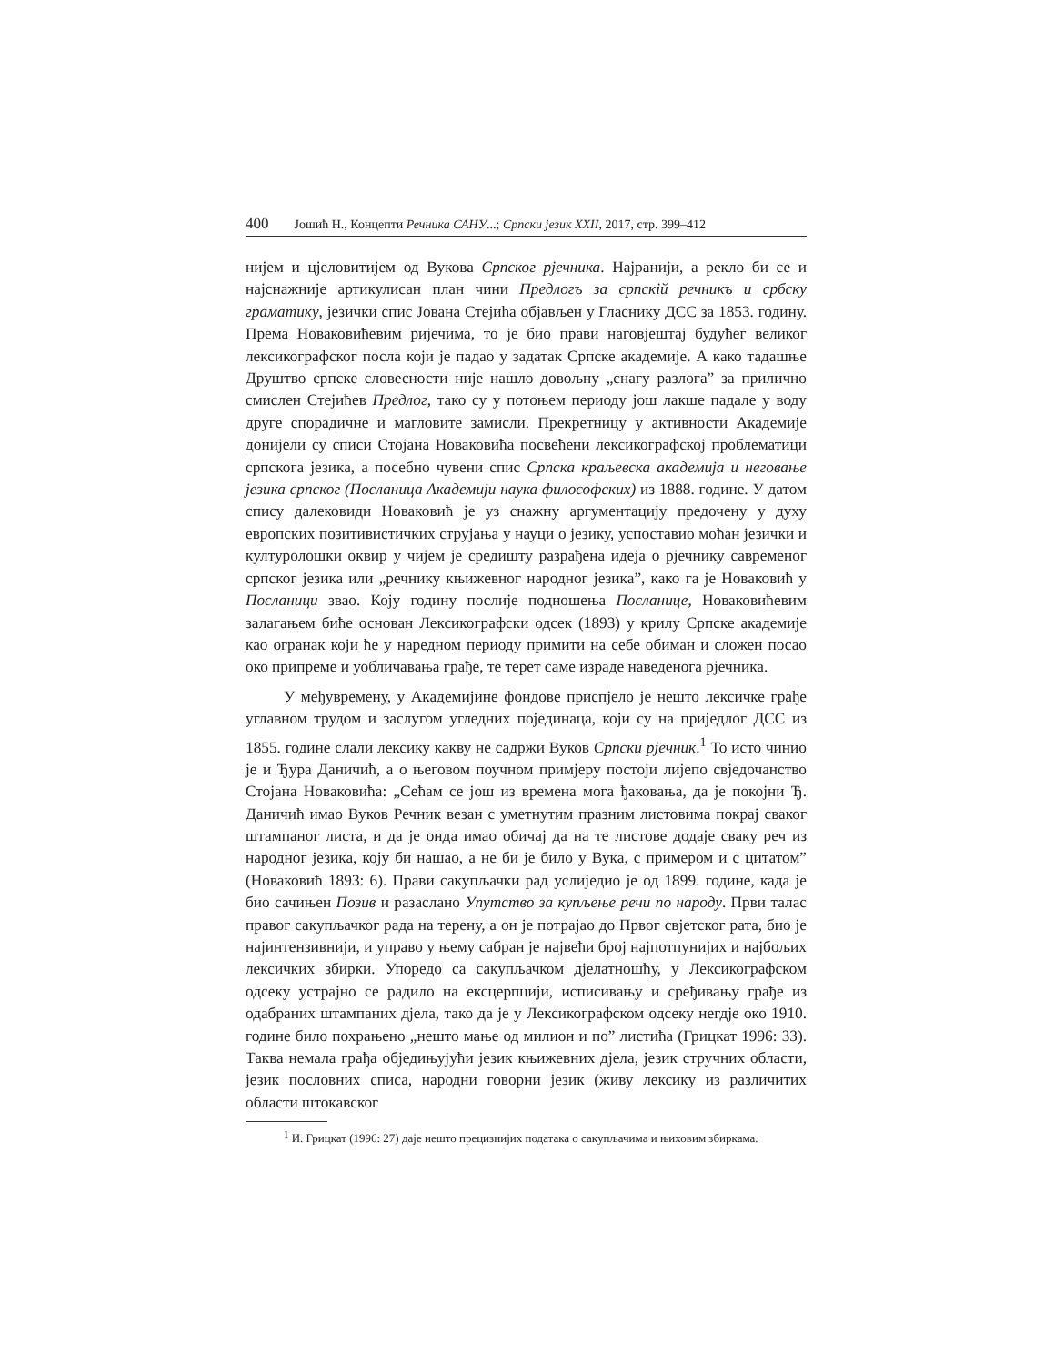400 Јошић Н., Концепти Речника САНУ...; Српски језик XXII, 2017, стр. 399–412
нијем и цјеловитијем од Вукова Српског рјечника. Најранији, а рекло би се и најснажније артикулисан план чини Предлогъ за српскій речникъ и србску граматику, језички спис Јована Стејића објављен у Гласнику ДСС за 1853. годину. Према Новаковићевим ријечима, то је био прави наговјештај будућег великог лексикографског посла који је падао у задатак Српске академије. А како тадашње Друштво српске словесности није нашло довољну „снагу разлога” за прилично смислен Стејићев Предлог, тако су у потоњем периоду још лакше падале у воду друге спорадичне и магловите замисли. Прекретницу у активности Академије донијели су списи Стојана Новаковића посвећени лексикографској проблематици српскога језика, а посебно чувени спис Српска краљевска академија и неговање језика српског (Посланица Академији наука философских) из 1888. године. У датом спису далековиди Новаковић је уз снажну аргументацију предочену у духу европских позитивистичких струјања у науци о језику, успоставио моћан језички и културолошки оквир у чијем је средишту разрађена идеја о рјечнику савременог српског језика или „речнику књижевног народног језика”, како га је Новаковић у Посланици звао. Коју годину послије подношења Посланице, Новаковићевим залагањем биће основан Лексикографски одсек (1893) у крилу Српске академије као огранак који ће у наредном периоду примити на себе обиман и сложен посао око припреме и уобличавања грађе, те терет саме израде наведенога рјечника.
У међувремену, у Академијине фондове приспјело је нешто лексичке грађе углавном трудом и заслугом угледних појединаца, који су на приједлог ДСС из 1855. године слали лексику какву не садржи Вуков Српски рјечник.<sup>1</sup> То исто чинио је и Ђура Даничић, а о његовом поучном примјеру постоји лијепо свједочанство Стојана Новаковића: „Сећам се још из времена мога ђаковања, да је покојни Ђ. Даничић имао Вуков Речник везан с уметнутим празним листовима покрај сваког штампаног листа, и да је онда имао обичај да на те листове додаје сваку реч из народног језика, коју би нашао, а не би је било у Вука, с примером и с цитатом” (Новаковић 1893: 6). Прави сакупљачки рад услиједио је од 1899. године, када је био сачињен Позив и разаслано Упутство за купљење речи по народу. Први талас правог сакупљачког рада на терену, а он је потрајао до Првог свјетског рата, био је најинтензивнији, и управо у њему сабран је највећи број најпотпунијих и најбољих лексичких збирки. Упоредо са сакупљачком дјелатношћу, у Лексикографском одсеку устрајно се радило на ексцерпцији, исписивању и сређивању грађе из одабраних штампаних дјела, тако да је у Лексикографском одсеку негдје око 1910. године било похрањено „нешто мање од милион и по” листића (Грицкат 1996: 33). Таква немала грађа обједињујући језик књижевних дјела, језик стручних области, језик пословних списа, народни говорни језик (живу лексику из различитих области штокавског
<sup>1</sup> И. Грицкат (1996: 27) даје нешто прецизнијих података о сакупљачима и њиховим збиркама.